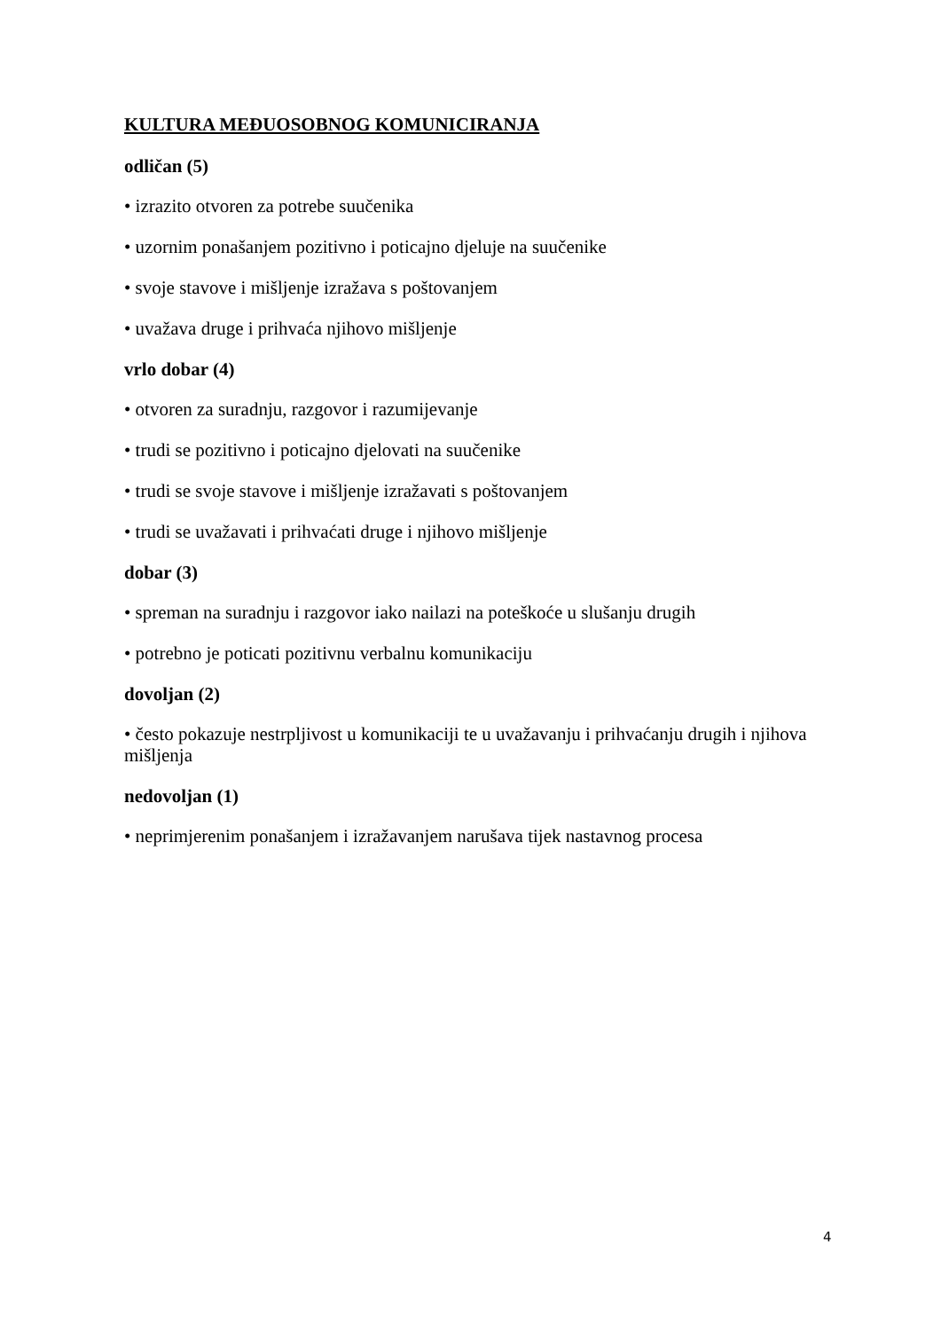KULTURA MEĐUOSOBNOG KOMUNICIRANJA
odličan (5)
• izrazito otvoren za potrebe suučenika
• uzornim ponašanjem pozitivno i poticajno djeluje na suučenike
• svoje stavove i mišljenje izražava s poštovanjem
• uvažava druge i prihvaća njihovo mišljenje
vrlo dobar (4)
• otvoren za suradnju, razgovor i razumijevanje
• trudi se pozitivno i poticajno djelovati na suučenike
• trudi se svoje stavove i mišljenje izražavati s poštovanjem
• trudi se uvažavati i prihvaćati druge i njihovo mišljenje
dobar (3)
• spreman na suradnju i razgovor iako nailazi na poteškoće u slušanju drugih
• potrebno je poticati pozitivnu verbalnu komunikaciju
dovoljan (2)
• često pokazuje nestrpljivost u komunikaciji te u uvažavanju i prihvaćanju drugih i njihova mišljenja
nedovoljan (1)
• neprimjerenim ponašanjem i izražavanjem narušava tijek nastavnog procesa
4